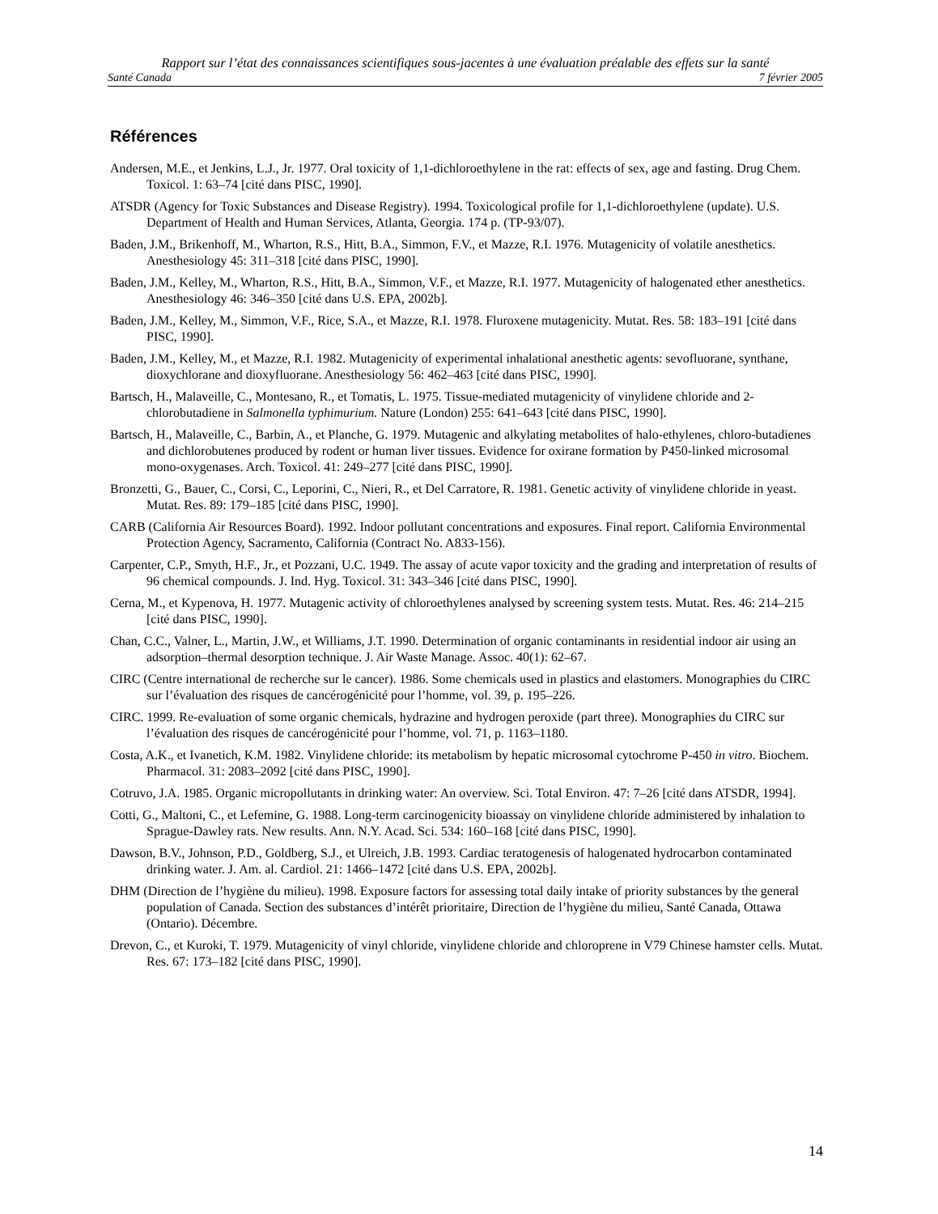Rapport sur l’état des connaissances scientifiques sous-jacentes à une évaluation préalable des effets sur la santé
Santé Canada 7 février 2005
Références
Andersen, M.E., et Jenkins, L.J., Jr. 1977. Oral toxicity of 1,1-dichloroethylene in the rat: effects of sex, age and fasting. Drug Chem. Toxicol. 1: 63–74 [cité dans PISC, 1990].
ATSDR (Agency for Toxic Substances and Disease Registry). 1994. Toxicological profile for 1,1-dichloroethylene (update). U.S. Department of Health and Human Services, Atlanta, Georgia. 174 p. (TP-93/07).
Baden, J.M., Brikenhoff, M., Wharton, R.S., Hitt, B.A., Simmon, F.V., et Mazze, R.I. 1976. Mutagenicity of volatile anesthetics. Anesthesiology 45: 311–318 [cité dans PISC, 1990].
Baden, J.M., Kelley, M., Wharton, R.S., Hitt, B.A., Simmon, V.F., et Mazze, R.I. 1977. Mutagenicity of halogenated ether anesthetics. Anesthesiology 46: 346–350 [cité dans U.S. EPA, 2002b].
Baden, J.M., Kelley, M., Simmon, V.F., Rice, S.A., et Mazze, R.I. 1978. Fluroxene mutagenicity. Mutat. Res. 58: 183–191 [cité dans PISC, 1990].
Baden, J.M., Kelley, M., et Mazze, R.I. 1982. Mutagenicity of experimental inhalational anesthetic agents: sevofluorane, synthane, dioxychlorane and dioxyfluorane. Anesthesiology 56: 462–463 [cité dans PISC, 1990].
Bartsch, H., Malaveille, C., Montesano, R., et Tomatis, L. 1975. Tissue-mediated mutagenicity of vinylidene chloride and 2-chlorobutadiene in Salmonella typhimurium. Nature (London) 255: 641–643 [cité dans PISC, 1990].
Bartsch, H., Malaveille, C., Barbin, A., et Planche, G. 1979. Mutagenic and alkylating metabolites of halo-ethylenes, chloro-butadienes and dichlorobutenes produced by rodent or human liver tissues. Evidence for oxirane formation by P450-linked microsomal mono-oxygenases. Arch. Toxicol. 41: 249–277 [cité dans PISC, 1990].
Bronzetti, G., Bauer, C., Corsi, C., Leporini, C., Nieri, R., et Del Carratore, R. 1981. Genetic activity of vinylidene chloride in yeast. Mutat. Res. 89: 179–185 [cité dans PISC, 1990].
CARB (California Air Resources Board). 1992. Indoor pollutant concentrations and exposures. Final report. California Environmental Protection Agency, Sacramento, California (Contract No. A833-156).
Carpenter, C.P., Smyth, H.F., Jr., et Pozzani, U.C. 1949. The assay of acute vapor toxicity and the grading and interpretation of results of 96 chemical compounds. J. Ind. Hyg. Toxicol. 31: 343–346 [cité dans PISC, 1990].
Cerna, M., et Kypenova, H. 1977. Mutagenic activity of chloroethylenes analysed by screening system tests. Mutat. Res. 46: 214–215 [cité dans PISC, 1990].
Chan, C.C., Valner, L., Martin, J.W., et Williams, J.T. 1990. Determination of organic contaminants in residential indoor air using an adsorption–thermal desorption technique. J. Air Waste Manage. Assoc. 40(1): 62–67.
CIRC (Centre international de recherche sur le cancer). 1986. Some chemicals used in plastics and elastomers. Monographies du CIRC sur l’évaluation des risques de cancérogénicité pour l’homme, vol. 39, p. 195–226.
CIRC. 1999. Re-evaluation of some organic chemicals, hydrazine and hydrogen peroxide (part three). Monographies du CIRC sur l’évaluation des risques de cancérogénicité pour l’homme, vol. 71, p. 1163–1180.
Costa, A.K., et Ivanetich, K.M. 1982. Vinylidene chloride: its metabolism by hepatic microsomal cytochrome P-450 in vitro. Biochem. Pharmacol. 31: 2083–2092 [cité dans PISC, 1990].
Cotruvo, J.A. 1985. Organic micropollutants in drinking water: An overview. Sci. Total Environ. 47: 7–26 [cité dans ATSDR, 1994].
Cotti, G., Maltoni, C., et Lefemine, G. 1988. Long-term carcinogenicity bioassay on vinylidene chloride administered by inhalation to Sprague-Dawley rats. New results. Ann. N.Y. Acad. Sci. 534: 160–168 [cité dans PISC, 1990].
Dawson, B.V., Johnson, P.D., Goldberg, S.J., et Ulreich, J.B. 1993. Cardiac teratogenesis of halogenated hydrocarbon contaminated drinking water. J. Am. al. Cardiol. 21: 1466–1472 [cité dans U.S. EPA, 2002b].
DHM (Direction de l’hygiène du milieu). 1998. Exposure factors for assessing total daily intake of priority substances by the general population of Canada. Section des substances d’intérêt prioritaire, Direction de l’hygiène du milieu, Santé Canada, Ottawa (Ontario). Décembre.
Drevon, C., et Kuroki, T. 1979. Mutagenicity of vinyl chloride, vinylidene chloride and chloroprene in V79 Chinese hamster cells. Mutat. Res. 67: 173–182 [cité dans PISC, 1990].
14